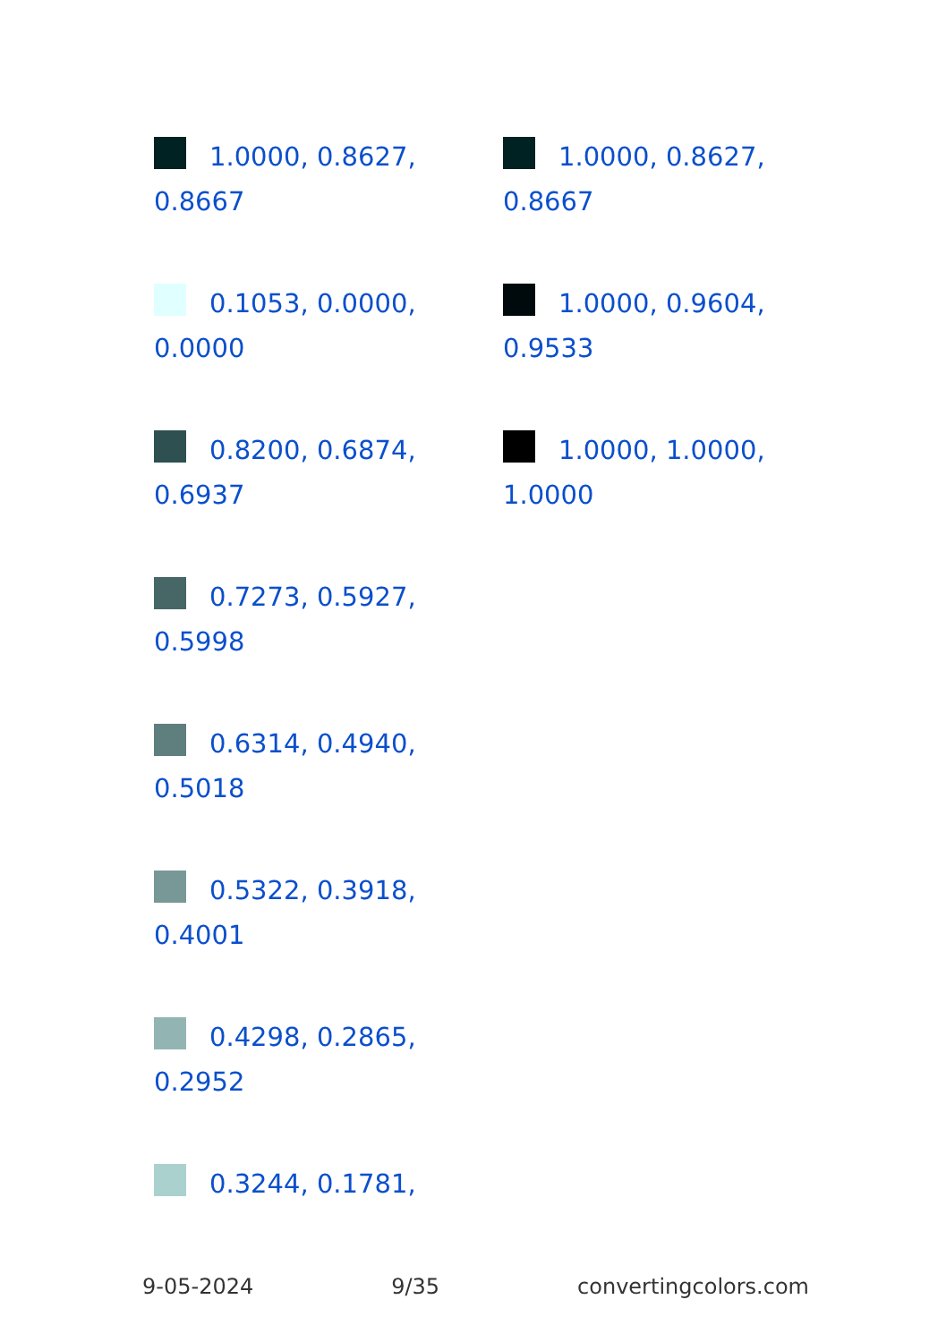1.0000, 0.8627, 0.8667
0.1053, 0.0000, 0.0000
0.8200, 0.6874, 0.6937
0.7273, 0.5927, 0.5998
0.6314, 0.4940, 0.5018
0.5322, 0.3918, 0.4001
0.4298, 0.2865, 0.2952
0.3244, 0.1781,
1.0000, 0.8627, 0.8667
1.0000, 0.9604, 0.9533
1.0000, 1.0000, 1.0000
9-05-2024 9/35 convertingcolors.com